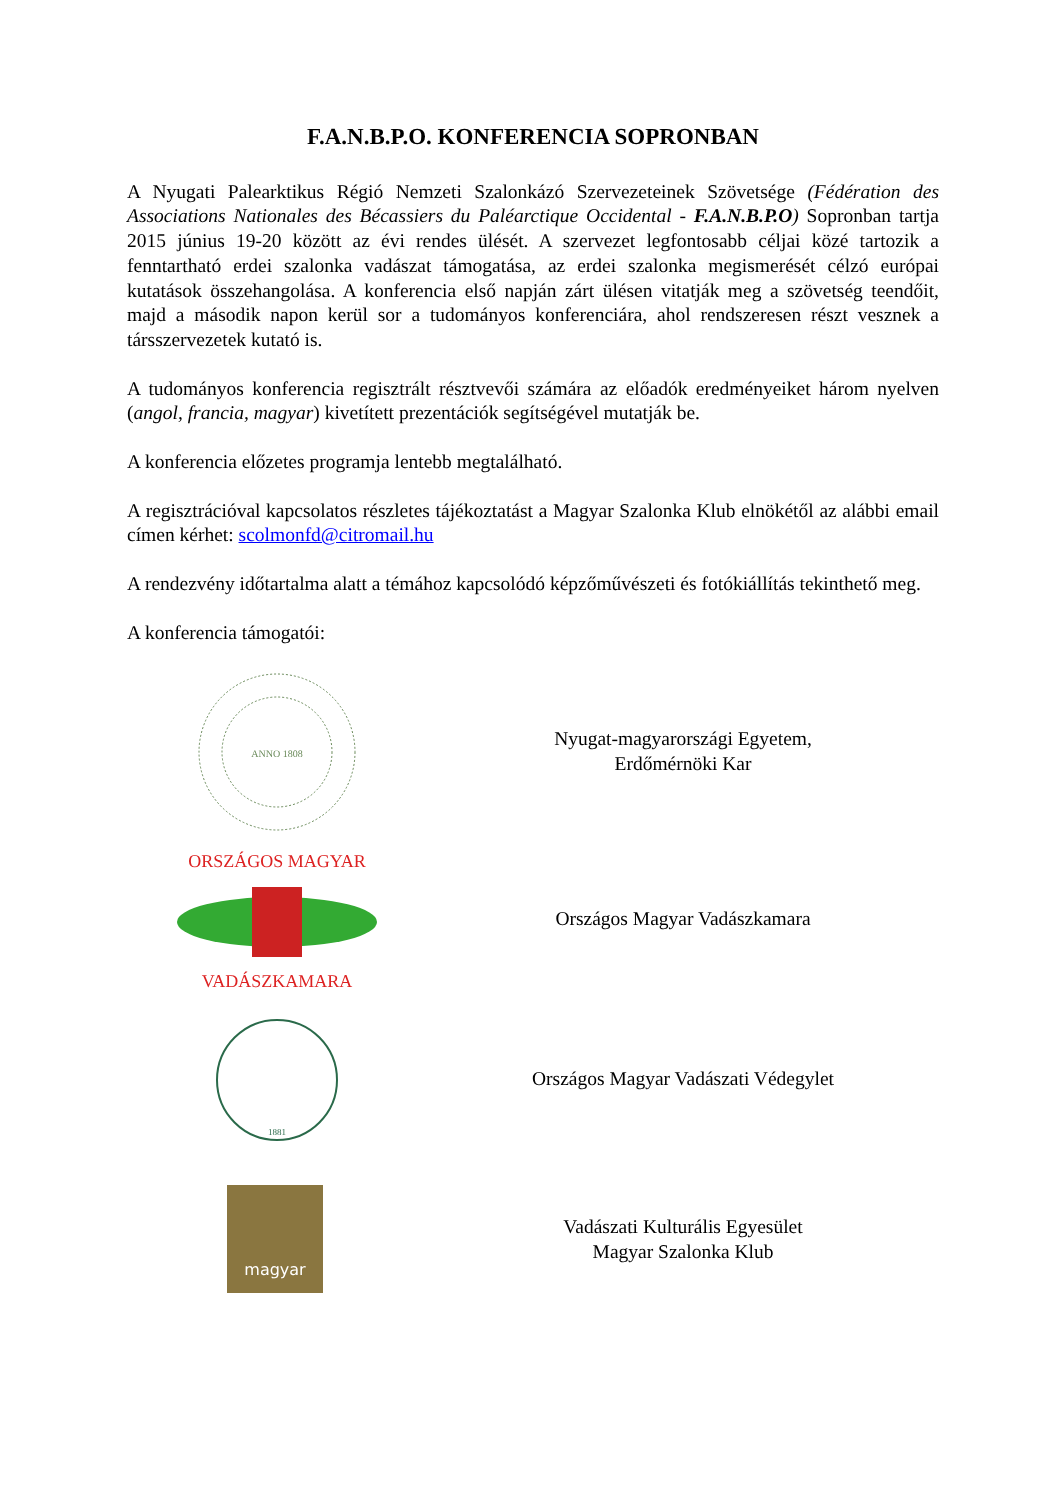F.A.N.B.P.O. KONFERENCIA SOPRONBAN
A Nyugati Palearktikus Régió Nemzeti Szalonkázó Szervezeteinek Szövetsége (Fédération des Associations Nationales des Bécassiers du Paléarctique Occidental - F.A.N.B.P.O) Sopronban tartja 2015 június 19-20 között az évi rendes ülését. A szervezet legfontosabb céljai közé tartozik a fenntartható erdei szalonka vadászat támogatása, az erdei szalonka megismerését célzó európai kutatások összehangolása. A konferencia első napján zárt ülésen vitatják meg a szövetség teendőit, majd a második napon kerül sor a tudományos konferenciára, ahol rendszeresen részt vesznek a társszervezetek kutató is.
A tudományos konferencia regisztrált résztvevői számára az előadók eredményeiket három nyelven (angol, francia, magyar) kivetített prezentációk segítségével mutatják be.
A konferencia előzetes programja lentebb megtalálható.
A regisztrációval kapcsolatos részletes tájékoztatást a Magyar Szalonka Klub elnökétől az alábbi email címen kérhet: scolmonfd@citromail.hu
A rendezvény időtartalma alatt a témához kapcsolódó képzőművészeti és fotókiállítás tekinthető meg.
A konferencia támogatói:
ANNO 1808
Nyugat-magyarországi Egyetem,
Erdőmérnöki Kar
ORSZÁGOS MAGYAR
VADÁSZKAMARA
Országos Magyar Vadászkamara
1881
Országos Magyar Vadászati Védegylet
magyar
Vadászati Kulturális Egyesület
Magyar Szalonka Klub